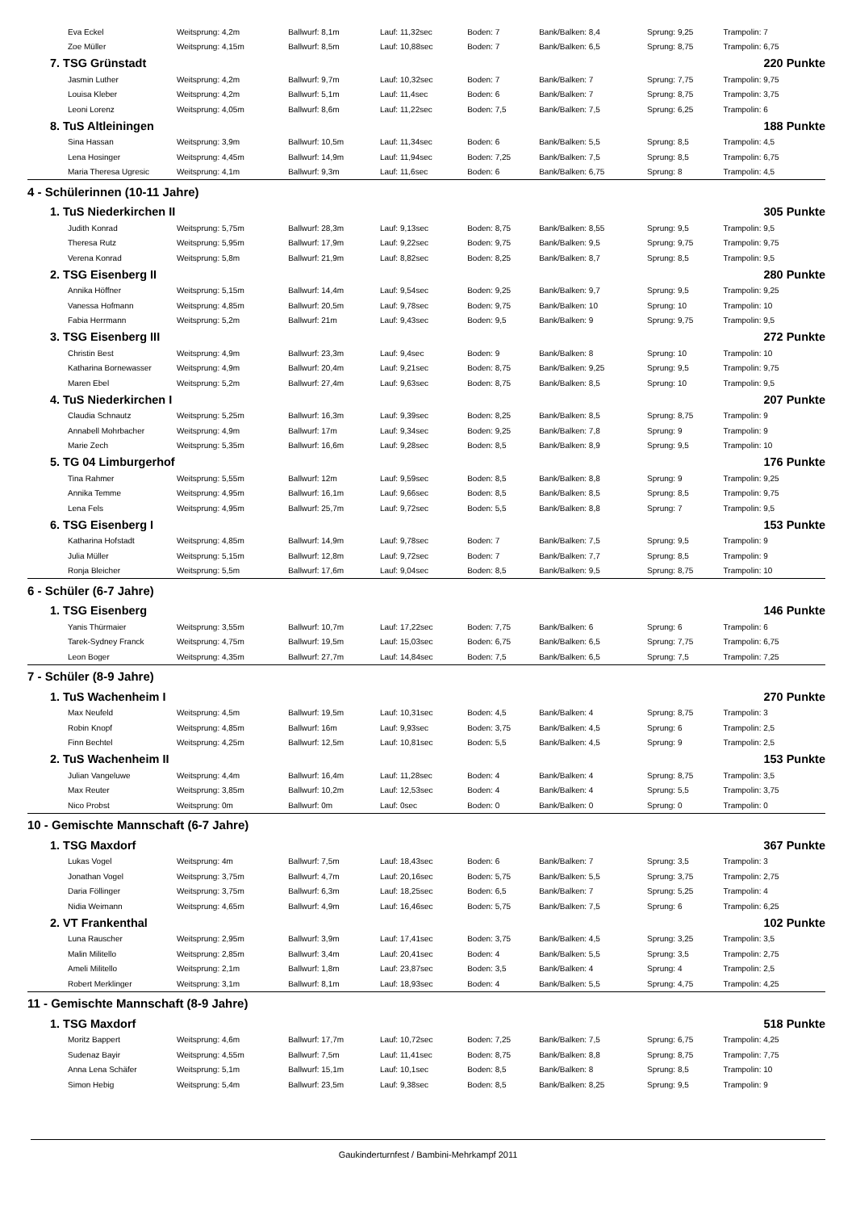| Eva Eckel | Weitsprung: 4,2m | Ballwurf: 8,1m | Lauf: 11,32sec | Boden: 7 | Bank/Balken: 8,4 | Sprung: 9,25 | Trampolin: 7 |
| Zoe Müller | Weitsprung: 4,15m | Ballwurf: 8,5m | Lauf: 10,88sec | Boden: 7 | Bank/Balken: 6,5 | Sprung: 8,75 | Trampolin: 6,75 |
| 7. TSG Grünstadt | | | | | | | 220 Punkte |
| Jasmin Luther | Weitsprung: 4,2m | Ballwurf: 9,7m | Lauf: 10,32sec | Boden: 7 | Bank/Balken: 7 | Sprung: 7,75 | Trampolin: 9,75 |
| Louisa Kleber | Weitsprung: 4,2m | Ballwurf: 5,1m | Lauf: 11,4sec | Boden: 6 | Bank/Balken: 7 | Sprung: 8,75 | Trampolin: 3,75 |
| Leoni Lorenz | Weitsprung: 4,05m | Ballwurf: 8,6m | Lauf: 11,22sec | Boden: 7,5 | Bank/Balken: 7,5 | Sprung: 6,25 | Trampolin: 6 |
| 8. TuS Altleiningen | | | | | | | 188 Punkte |
| Sina Hassan | Weitsprung: 3,9m | Ballwurf: 10,5m | Lauf: 11,34sec | Boden: 6 | Bank/Balken: 5,5 | Sprung: 8,5 | Trampolin: 4,5 |
| Lena Hosinger | Weitsprung: 4,45m | Ballwurf: 14,9m | Lauf: 11,94sec | Boden: 7,25 | Bank/Balken: 7,5 | Sprung: 8,5 | Trampolin: 6,75 |
| Maria Theresa Ugresic | Weitsprung: 4,1m | Ballwurf: 9,3m | Lauf: 11,6sec | Boden: 6 | Bank/Balken: 6,75 | Sprung: 8 | Trampolin: 4,5 |
| 4 - Schülerinnen (10-11 Jahre) | | | | | | | |
| 1. TuS Niederkirchen II | | | | | | | 305 Punkte |
| Judith Konrad | Weitsprung: 5,75m | Ballwurf: 28,3m | Lauf: 9,13sec | Boden: 8,75 | Bank/Balken: 8,55 | Sprung: 9,5 | Trampolin: 9,5 |
| Theresa Rutz | Weitsprung: 5,95m | Ballwurf: 17,9m | Lauf: 9,22sec | Boden: 9,75 | Bank/Balken: 9,5 | Sprung: 9,75 | Trampolin: 9,75 |
| Verena Konrad | Weitsprung: 5,8m | Ballwurf: 21,9m | Lauf: 8,82sec | Boden: 8,25 | Bank/Balken: 8,7 | Sprung: 8,5 | Trampolin: 9,5 |
| 2. TSG Eisenberg II | | | | | | | 280 Punkte |
| Annika Höffner | Weitsprung: 5,15m | Ballwurf: 14,4m | Lauf: 9,54sec | Boden: 9,25 | Bank/Balken: 9,7 | Sprung: 9,5 | Trampolin: 9,25 |
| Vanessa Hofmann | Weitsprung: 4,85m | Ballwurf: 20,5m | Lauf: 9,78sec | Boden: 9,75 | Bank/Balken: 10 | Sprung: 10 | Trampolin: 10 |
| Fabia Herrmann | Weitsprung: 5,2m | Ballwurf: 21m | Lauf: 9,43sec | Boden: 9,5 | Bank/Balken: 9 | Sprung: 9,75 | Trampolin: 9,5 |
| 3. TSG Eisenberg III | | | | | | | 272 Punkte |
| Christin Best | Weitsprung: 4,9m | Ballwurf: 23,3m | Lauf: 9,4sec | Boden: 9 | Bank/Balken: 8 | Sprung: 10 | Trampolin: 10 |
| Katharina Bornewasser | Weitsprung: 4,9m | Ballwurf: 20,4m | Lauf: 9,21sec | Boden: 8,75 | Bank/Balken: 9,25 | Sprung: 9,5 | Trampolin: 9,75 |
| Maren Ebel | Weitsprung: 5,2m | Ballwurf: 27,4m | Lauf: 9,63sec | Boden: 8,75 | Bank/Balken: 8,5 | Sprung: 10 | Trampolin: 9,5 |
| 4. TuS Niederkirchen I | | | | | | | 207 Punkte |
| Claudia Schnautz | Weitsprung: 5,25m | Ballwurf: 16,3m | Lauf: 9,39sec | Boden: 8,25 | Bank/Balken: 8,5 | Sprung: 8,75 | Trampolin: 9 |
| Annabell Mohrbacher | Weitsprung: 4,9m | Ballwurf: 17m | Lauf: 9,34sec | Boden: 9,25 | Bank/Balken: 7,8 | Sprung: 9 | Trampolin: 9 |
| Marie Zech | Weitsprung: 5,35m | Ballwurf: 16,6m | Lauf: 9,28sec | Boden: 8,5 | Bank/Balken: 8,9 | Sprung: 9,5 | Trampolin: 10 |
| 5. TG 04 Limburgerhof | | | | | | | 176 Punkte |
| Tina Rahmer | Weitsprung: 5,55m | Ballwurf: 12m | Lauf: 9,59sec | Boden: 8,5 | Bank/Balken: 8,8 | Sprung: 9 | Trampolin: 9,25 |
| Annika Temme | Weitsprung: 4,95m | Ballwurf: 16,1m | Lauf: 9,66sec | Boden: 8,5 | Bank/Balken: 8,5 | Sprung: 8,5 | Trampolin: 9,75 |
| Lena Fels | Weitsprung: 4,95m | Ballwurf: 25,7m | Lauf: 9,72sec | Boden: 5,5 | Bank/Balken: 8,8 | Sprung: 7 | Trampolin: 9,5 |
| 6. TSG Eisenberg I | | | | | | | 153 Punkte |
| Katharina Hofstadt | Weitsprung: 4,85m | Ballwurf: 14,9m | Lauf: 9,78sec | Boden: 7 | Bank/Balken: 7,5 | Sprung: 9,5 | Trampolin: 9 |
| Julia Müller | Weitsprung: 5,15m | Ballwurf: 12,8m | Lauf: 9,72sec | Boden: 7 | Bank/Balken: 7,7 | Sprung: 8,5 | Trampolin: 9 |
| Ronja Bleicher | Weitsprung: 5,5m | Ballwurf: 17,6m | Lauf: 9,04sec | Boden: 8,5 | Bank/Balken: 9,5 | Sprung: 8,75 | Trampolin: 10 |
| 6 - Schüler (6-7 Jahre) | | | | | | | |
| 1. TSG Eisenberg | | | | | | | 146 Punkte |
| Yanis Thürmaier | Weitsprung: 3,55m | Ballwurf: 10,7m | Lauf: 17,22sec | Boden: 7,75 | Bank/Balken: 6 | Sprung: 6 | Trampolin: 6 |
| Tarek-Sydney Franck | Weitsprung: 4,75m | Ballwurf: 19,5m | Lauf: 15,03sec | Boden: 6,75 | Bank/Balken: 6,5 | Sprung: 7,75 | Trampolin: 6,75 |
| Leon Boger | Weitsprung: 4,35m | Ballwurf: 27,7m | Lauf: 14,84sec | Boden: 7,5 | Bank/Balken: 6,5 | Sprung: 7,5 | Trampolin: 7,25 |
| 7 - Schüler (8-9 Jahre) | | | | | | | |
| 1. TuS Wachenheim I | | | | | | | 270 Punkte |
| Max Neufeld | Weitsprung: 4,5m | Ballwurf: 19,5m | Lauf: 10,31sec | Boden: 4,5 | Bank/Balken: 4 | Sprung: 8,75 | Trampolin: 3 |
| Robin Knopf | Weitsprung: 4,85m | Ballwurf: 16m | Lauf: 9,93sec | Boden: 3,75 | Bank/Balken: 4,5 | Sprung: 6 | Trampolin: 2,5 |
| Finn Bechtel | Weitsprung: 4,25m | Ballwurf: 12,5m | Lauf: 10,81sec | Boden: 5,5 | Bank/Balken: 4,5 | Sprung: 9 | Trampolin: 2,5 |
| 2. TuS Wachenheim II | | | | | | | 153 Punkte |
| Julian Vangeluwe | Weitsprung: 4,4m | Ballwurf: 16,4m | Lauf: 11,28sec | Boden: 4 | Bank/Balken: 4 | Sprung: 8,75 | Trampolin: 3,5 |
| Max Reuter | Weitsprung: 3,85m | Ballwurf: 10,2m | Lauf: 12,53sec | Boden: 4 | Bank/Balken: 4 | Sprung: 5,5 | Trampolin: 3,75 |
| Nico Probst | Weitsprung: 0m | Ballwurf: 0m | Lauf: 0sec | Boden: 0 | Bank/Balken: 0 | Sprung: 0 | Trampolin: 0 |
| 10 - Gemischte Mannschaft (6-7 Jahre) | | | | | | | |
| 1. TSG Maxdorf | | | | | | | 367 Punkte |
| Lukas Vogel | Weitsprung: 4m | Ballwurf: 7,5m | Lauf: 18,43sec | Boden: 6 | Bank/Balken: 7 | Sprung: 3,5 | Trampolin: 3 |
| Jonathan Vogel | Weitsprung: 3,75m | Ballwurf: 4,7m | Lauf: 20,16sec | Boden: 5,75 | Bank/Balken: 5,5 | Sprung: 3,75 | Trampolin: 2,75 |
| Daria Föllinger | Weitsprung: 3,75m | Ballwurf: 6,3m | Lauf: 18,25sec | Boden: 6,5 | Bank/Balken: 7 | Sprung: 5,25 | Trampolin: 4 |
| Nidia Weimann | Weitsprung: 4,65m | Ballwurf: 4,9m | Lauf: 16,46sec | Boden: 5,75 | Bank/Balken: 7,5 | Sprung: 6 | Trampolin: 6,25 |
| 2. VT Frankenthal | | | | | | | 102 Punkte |
| Luna Rauscher | Weitsprung: 2,95m | Ballwurf: 3,9m | Lauf: 17,41sec | Boden: 3,75 | Bank/Balken: 4,5 | Sprung: 3,25 | Trampolin: 3,5 |
| Malin Militello | Weitsprung: 2,85m | Ballwurf: 3,4m | Lauf: 20,41sec | Boden: 4 | Bank/Balken: 5,5 | Sprung: 3,5 | Trampolin: 2,75 |
| Ameli Militello | Weitsprung: 2,1m | Ballwurf: 1,8m | Lauf: 23,87sec | Boden: 3,5 | Bank/Balken: 4 | Sprung: 4 | Trampolin: 2,5 |
| Robert Merklinger | Weitsprung: 3,1m | Ballwurf: 8,1m | Lauf: 18,93sec | Boden: 4 | Bank/Balken: 5,5 | Sprung: 4,75 | Trampolin: 4,25 |
| 11 - Gemischte Mannschaft (8-9 Jahre) | | | | | | | |
| 1. TSG Maxdorf | | | | | | | 518 Punkte |
| Moritz Bappert | Weitsprung: 4,6m | Ballwurf: 17,7m | Lauf: 10,72sec | Boden: 7,25 | Bank/Balken: 7,5 | Sprung: 6,75 | Trampolin: 4,25 |
| Sudenaz Bayir | Weitsprung: 4,55m | Ballwurf: 7,5m | Lauf: 11,41sec | Boden: 8,75 | Bank/Balken: 8,8 | Sprung: 8,75 | Trampolin: 7,75 |
| Anna Lena Schäfer | Weitsprung: 5,1m | Ballwurf: 15,1m | Lauf: 10,1sec | Boden: 8,5 | Bank/Balken: 8 | Sprung: 8,5 | Trampolin: 10 |
| Simon Hebig | Weitsprung: 5,4m | Ballwurf: 23,5m | Lauf: 9,38sec | Boden: 8,5 | Bank/Balken: 8,25 | Sprung: 9,5 | Trampolin: 9 |
Gaukinderturnfest / Bambini-Mehrkampf 2011